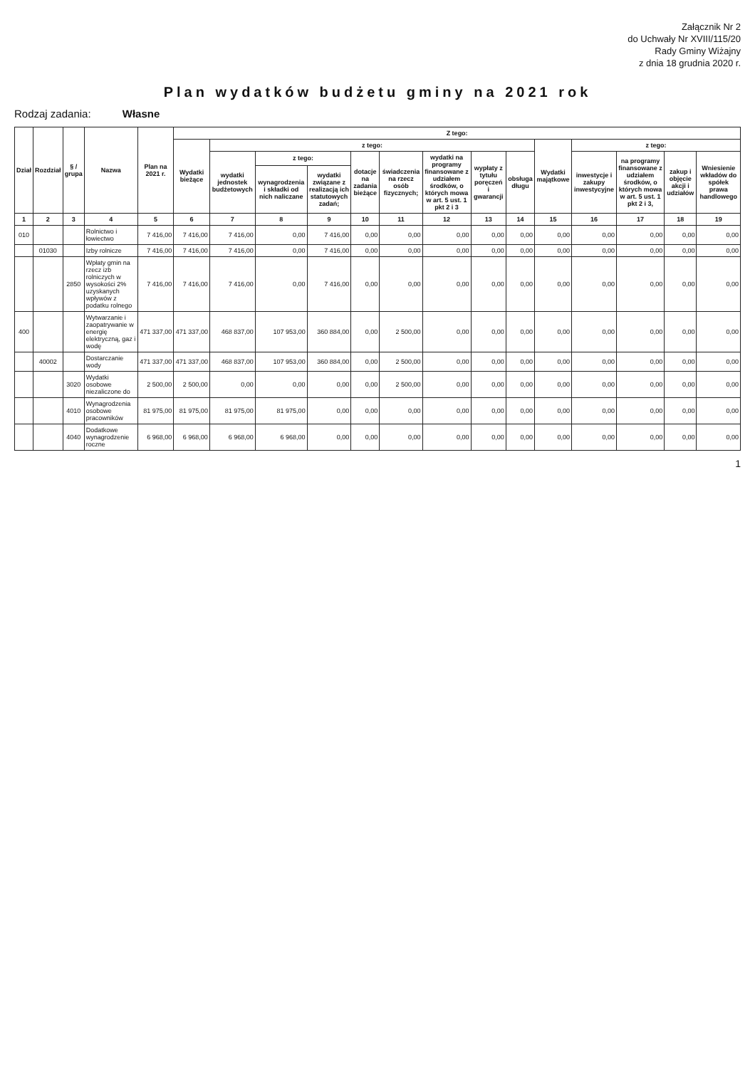Załącznik Nr 2
do Uchwały Nr XVIII/115/20
Rady Gminy Wiżajny
z dnia 18 grudnia 2020 r.
Plan wydatków budżetu gminy na 2021 rok
Rodzaj zadania: Własne
| Dział | Rozdział | § / grupa | Nazwa | Plan na 2021 r. | Z tego: | | | | | | | | | | | | | |
| --- | --- | --- | --- | --- | --- | --- | --- | --- | --- | --- | --- | --- | --- | --- | --- | --- | --- | --- |
| | | | | | Wydatki bieżące | z tego: | | | | | | | | Wydatki majątkowe | z tego: | | | |
| | | | | | | wydatki jednostek budżetowych | z tego: | | dotacje na zadania bieżące | świadczenia na rzecz osób fizycznych; | wydatki na programy finansowane z udziałem środków, o których mowa w art. 5 ust. 1 pkt 2 i 3 | wypłaty z tytułu poręczeń i gwarancji | obsługa długu | | inwestycje i zakupy inwestycyjne | na programy finansowane z udziałem środków, o których mowa w art. 5 ust. 1 pkt 2 i 3, | zakup i objęcie akcji i udziałów | Wniesienie wkładów do spółek prawa handlowego |
| | | | | | | | wynagrodzenia i składki od nich naliczane | wydatki związane z realizacją ich statutowych zadań; | | | | | | | | | | |
| 1 | 2 | 3 | 4 | 5 | 6 | 7 | 8 | 9 | 10 | 11 | 12 | 13 | 14 | 15 | 16 | 17 | 18 | 19 |
| 010 | | | Rolnictwo i łowiectwo | 7 416,00 | 7 416,00 | 7 416,00 | 0,00 | 7 416,00 | 0,00 | 0,00 | 0,00 | 0,00 | 0,00 | 0,00 | 0,00 | 0,00 | 0,00 | 0,00 |
| | 01030 | | Izby rolnicze | 7 416,00 | 7 416,00 | 7 416,00 | 0,00 | 7 416,00 | 0,00 | 0,00 | 0,00 | 0,00 | 0,00 | 0,00 | 0,00 | 0,00 | 0,00 | 0,00 |
| | | 2850 | Wpłaty gmin na rzecz izb rolniczych w wysokości 2% uzyskanych wpływów z podatku rolnego | 7 416,00 | 7 416,00 | 7 416,00 | 0,00 | 7 416,00 | 0,00 | 0,00 | 0,00 | 0,00 | 0,00 | 0,00 | 0,00 | 0,00 | 0,00 | 0,00 |
| 400 | | | Wytwarzanie i zaopatrywanie w energię elektryczną, gaz i wodę | 471 337,00 | 471 337,00 | 468 837,00 | 107 953,00 | 360 884,00 | 0,00 | 2 500,00 | 0,00 | 0,00 | 0,00 | 0,00 | 0,00 | 0,00 | 0,00 | 0,00 |
| | 40002 | | Dostarczanie wody | 471 337,00 | 471 337,00 | 468 837,00 | 107 953,00 | 360 884,00 | 0,00 | 2 500,00 | 0,00 | 0,00 | 0,00 | 0,00 | 0,00 | 0,00 | 0,00 | 0,00 |
| | | 3020 | Wydatki osobowe niezaliczone do | 2 500,00 | 2 500,00 | 0,00 | 0,00 | 0,00 | 0,00 | 2 500,00 | 0,00 | 0,00 | 0,00 | 0,00 | 0,00 | 0,00 | 0,00 | 0,00 |
| | | 4010 | Wynagrodzenia osobowe pracowników | 81 975,00 | 81 975,00 | 81 975,00 | 81 975,00 | 0,00 | 0,00 | 0,00 | 0,00 | 0,00 | 0,00 | 0,00 | 0,00 | 0,00 | 0,00 | 0,00 |
| | | 4040 | Dodatkowe wynagrodzenie roczne | 6 968,00 | 6 968,00 | 6 968,00 | 6 968,00 | 0,00 | 0,00 | 0,00 | 0,00 | 0,00 | 0,00 | 0,00 | 0,00 | 0,00 | 0,00 | 0,00 |
1